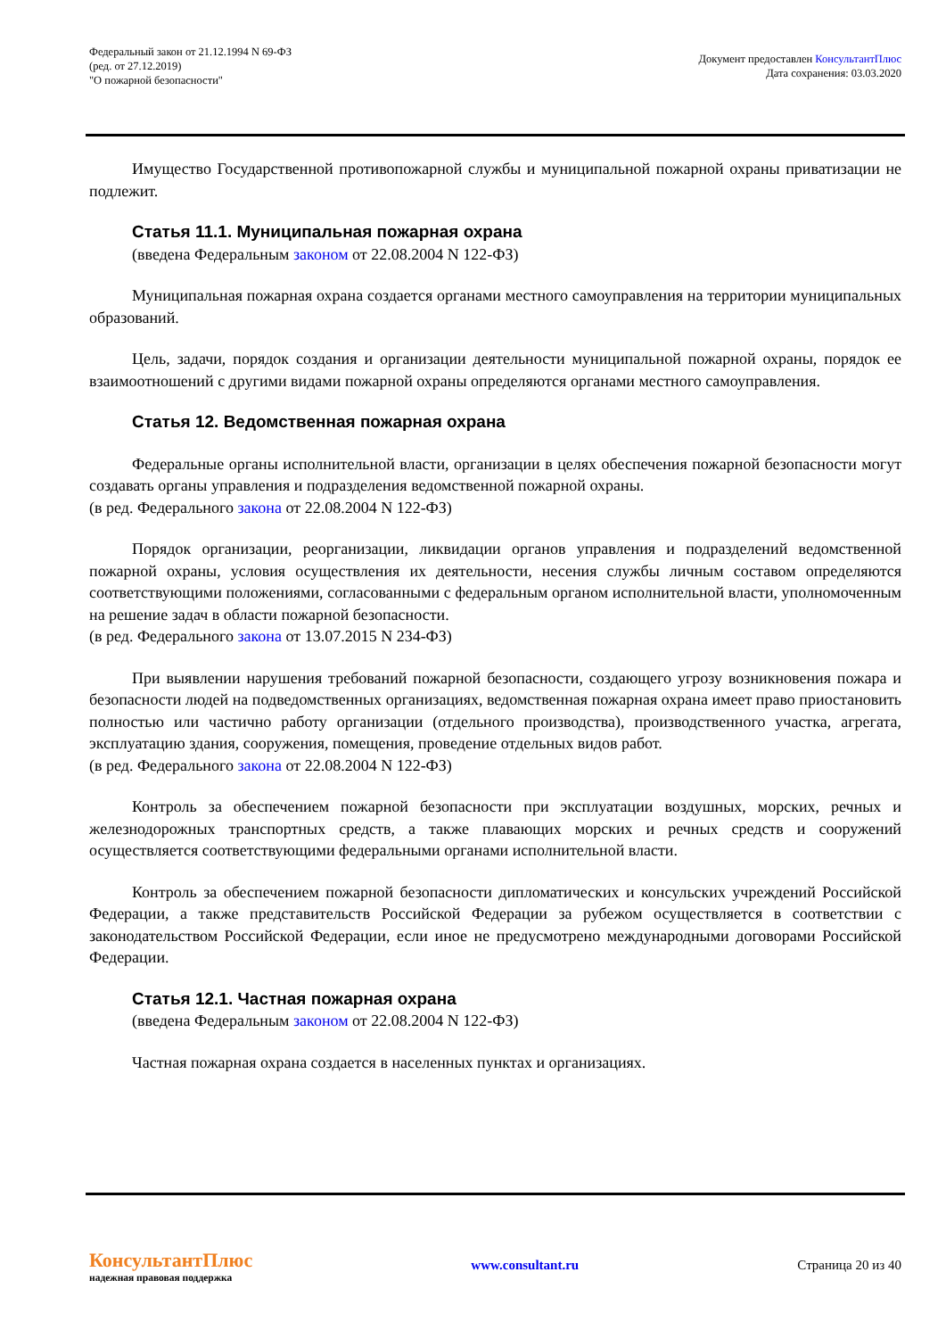Федеральный закон от 21.12.1994 N 69-ФЗ
(ред. от 27.12.2019)
"О пожарной безопасности"
Документ предоставлен КонсультантПлюс
Дата сохранения: 03.03.2020
Имущество Государственной противопожарной службы и муниципальной пожарной охраны приватизации не подлежит.
Статья 11.1. Муниципальная пожарная охрана
(введена Федеральным законом от 22.08.2004 N 122-ФЗ)
Муниципальная пожарная охрана создается органами местного самоуправления на территории муниципальных образований.
Цель, задачи, порядок создания и организации деятельности муниципальной пожарной охраны, порядок ее взаимоотношений с другими видами пожарной охраны определяются органами местного самоуправления.
Статья 12. Ведомственная пожарная охрана
Федеральные органы исполнительной власти, организации в целях обеспечения пожарной безопасности могут создавать органы управления и подразделения ведомственной пожарной охраны.
(в ред. Федерального закона от 22.08.2004 N 122-ФЗ)
Порядок организации, реорганизации, ликвидации органов управления и подразделений ведомственной пожарной охраны, условия осуществления их деятельности, несения службы личным составом определяются соответствующими положениями, согласованными с федеральным органом исполнительной власти, уполномоченным на решение задач в области пожарной безопасности.
(в ред. Федерального закона от 13.07.2015 N 234-ФЗ)
При выявлении нарушения требований пожарной безопасности, создающего угрозу возникновения пожара и безопасности людей на подведомственных организациях, ведомственная пожарная охрана имеет право приостановить полностью или частично работу организации (отдельного производства), производственного участка, агрегата, эксплуатацию здания, сооружения, помещения, проведение отдельных видов работ.
(в ред. Федерального закона от 22.08.2004 N 122-ФЗ)
Контроль за обеспечением пожарной безопасности при эксплуатации воздушных, морских, речных и железнодорожных транспортных средств, а также плавающих морских и речных средств и сооружений осуществляется соответствующими федеральными органами исполнительной власти.
Контроль за обеспечением пожарной безопасности дипломатических и консульских учреждений Российской Федерации, а также представительств Российской Федерации за рубежом осуществляется в соответствии с законодательством Российской Федерации, если иное не предусмотрено международными договорами Российской Федерации.
Статья 12.1. Частная пожарная охрана
(введена Федеральным законом от 22.08.2004 N 122-ФЗ)
Частная пожарная охрана создается в населенных пунктах и организациях.
КонсультантПлюс
надежная правовая поддержка
www.consultant.ru Страница 20 из 40